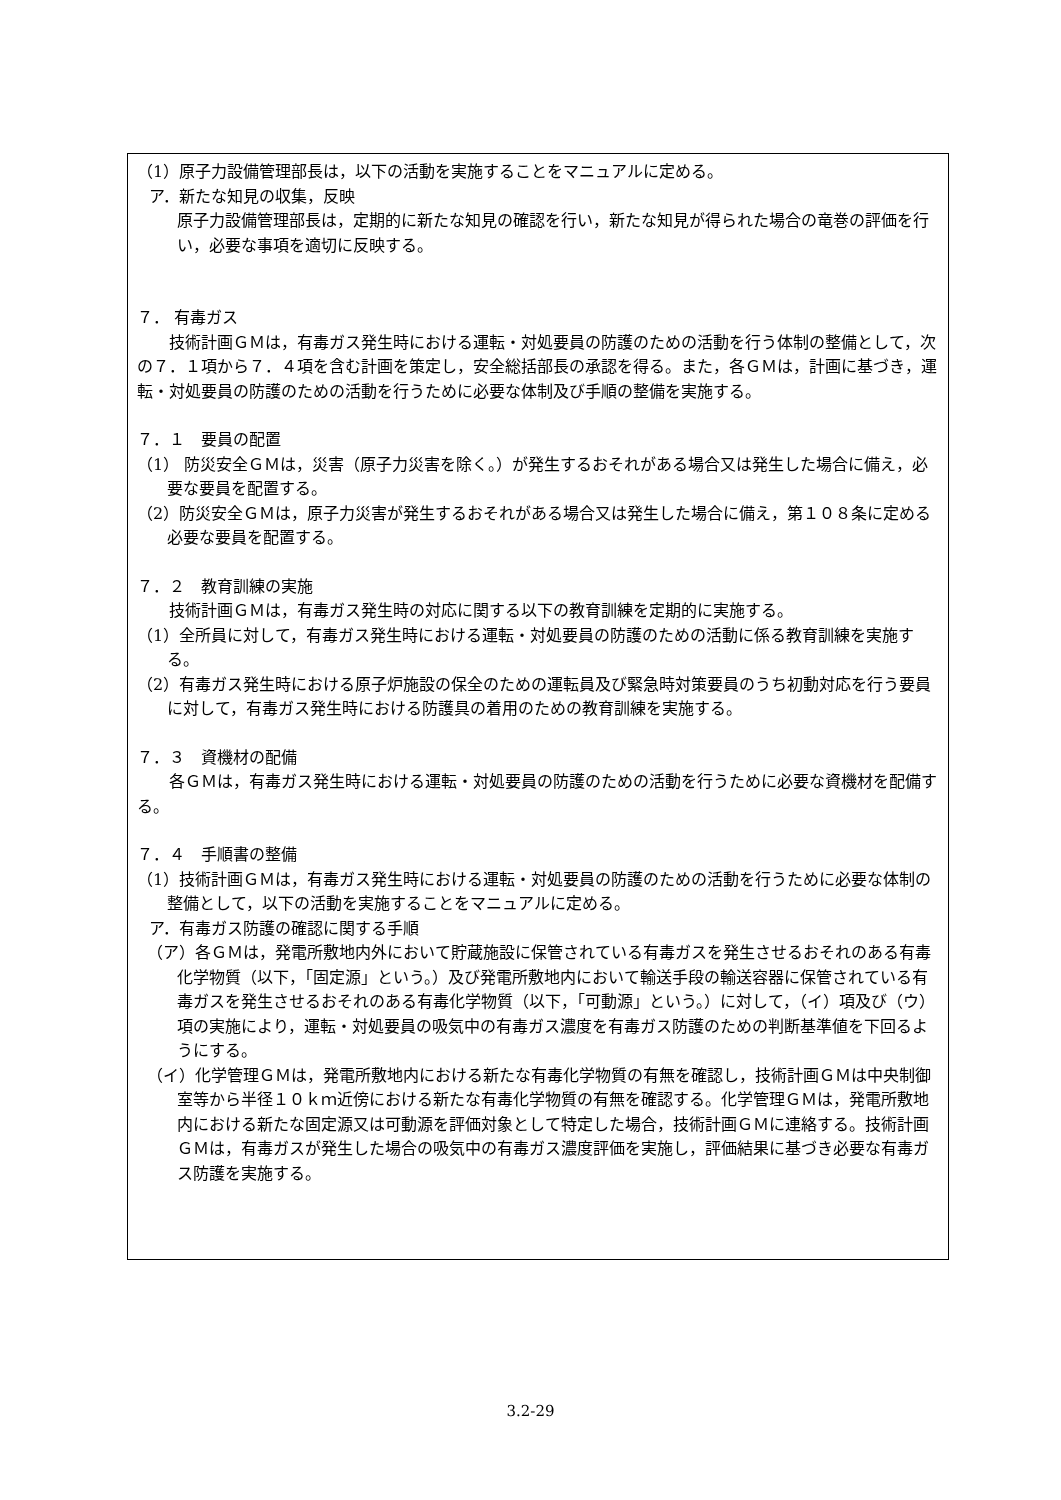（1）原子力設備管理部長は，以下の活動を実施することをマニュアルに定める。
ア．新たな知見の収集，反映
原子力設備管理部長は，定期的に新たな知見の確認を行い，新たな知見が得られた場合の竜巻の評価を行い，必要な事項を適切に反映する。
７． 有毒ガス
技術計画ＧＭは，有毒ガス発生時における運転・対処要員の防護のための活動を行う体制の整備として，次の７．１項から７．４項を含む計画を策定し，安全総括部長の承認を得る。また，各ＧＭは，計画に基づき，運転・対処要員の防護のための活動を行うために必要な体制及び手順の整備を実施する。
７．１　要員の配置
（1） 防災安全ＧＭは，災害（原子力災害を除く。）が発生するおそれがある場合又は発生した場合に備え，必要な要員を配置する。
（2）防災安全ＧＭは，原子力災害が発生するおそれがある場合又は発生した場合に備え，第１０８条に定める必要な要員を配置する。
７．２　教育訓練の実施
技術計画ＧＭは，有毒ガス発生時の対応に関する以下の教育訓練を定期的に実施する。
（1）全所員に対して，有毒ガス発生時における運転・対処要員の防護のための活動に係る教育訓練を実施する。
（2）有毒ガス発生時における原子炉施設の保全のための運転員及び緊急時対策要員のうち初動対応を行う要員に対して，有毒ガス発生時における防護具の着用のための教育訓練を実施する。
７．３　資機材の配備
各ＧＭは，有毒ガス発生時における運転・対処要員の防護のための活動を行うために必要な資機材を配備する。
７．４　手順書の整備
（1）技術計画ＧＭは，有毒ガス発生時における運転・対処要員の防護のための活動を行うために必要な体制の整備として，以下の活動を実施することをマニュアルに定める。
ア．有毒ガス防護の確認に関する手順
（ア）各ＧＭは，発電所敷地内外において貯蔵施設に保管されている有毒ガスを発生させるおそれのある有毒化学物質（以下，「固定源」という。）及び発電所敷地内において輸送手段の輸送容器に保管されている有毒ガスを発生させるおそれのある有毒化学物質（以下，「可動源」という。）に対して，（イ）項及び（ウ）項の実施により，運転・対処要員の吸気中の有毒ガス濃度を有毒ガス防護のための判断基準値を下回るようにする。
（イ）化学管理ＧＭは，発電所敷地内における新たな有毒化学物質の有無を確認し，技術計画ＧＭは中央制御室等から半径１０ｋｍ近傍における新たな有毒化学物質の有無を確認する。化学管理ＧＭは，発電所敷地内における新たな固定源又は可動源を評価対象として特定した場合，技術計画ＧＭに連絡する。技術計画ＧＭは，有毒ガスが発生した場合の吸気中の有毒ガス濃度評価を実施し，評価結果に基づき必要な有毒ガス防護を実施する。
3.2-29